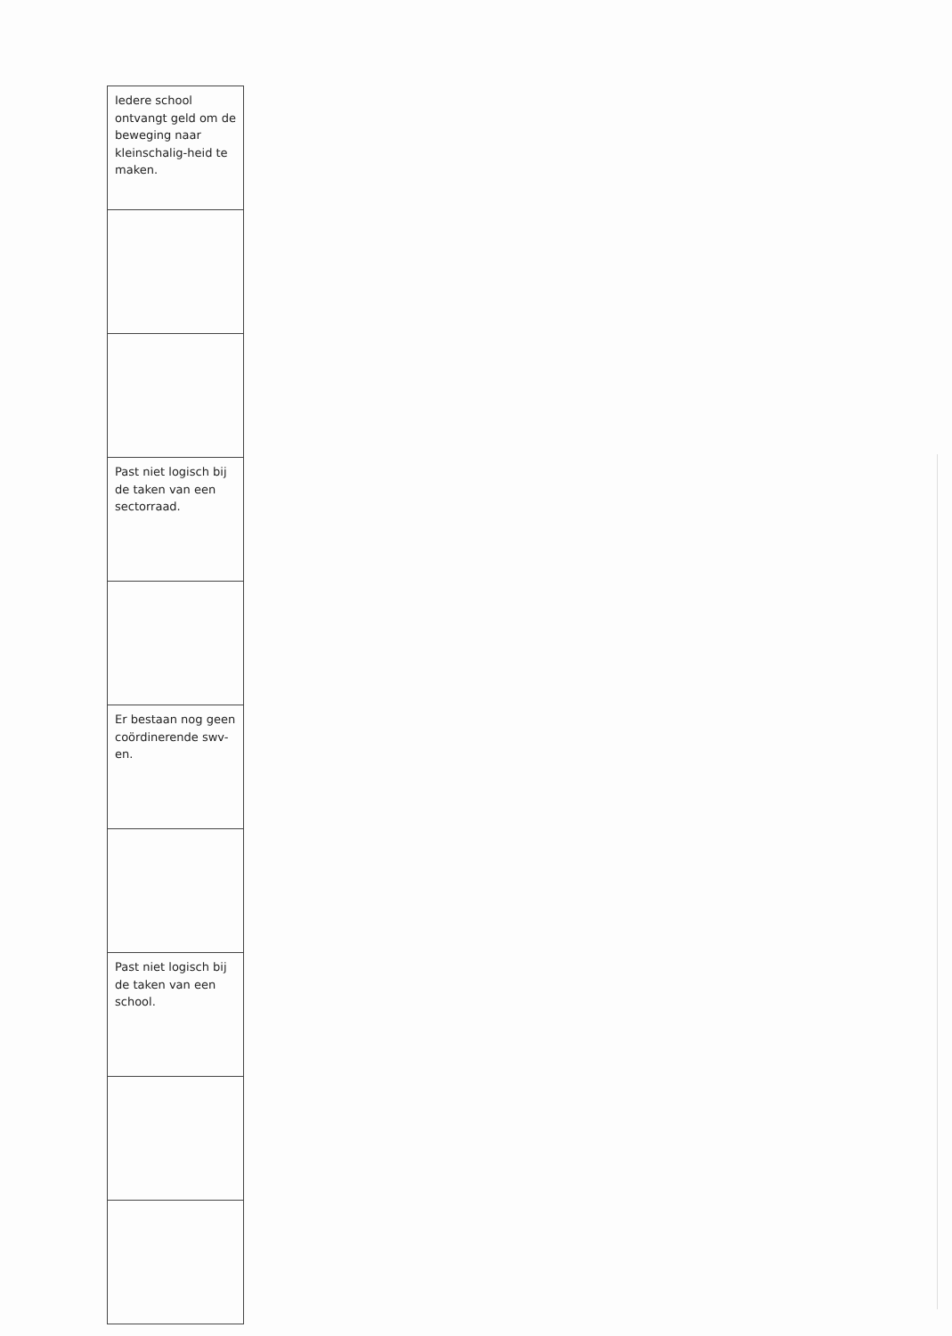| Iedere school ontvangt geld om de beweging naar kleinschalig-heid te maken. |
| Past niet logisch bij de taken van een sectorraad. |
| Er bestaan nog geen coördinerende swv-en. |
| Past niet logisch bij de taken van een school. |